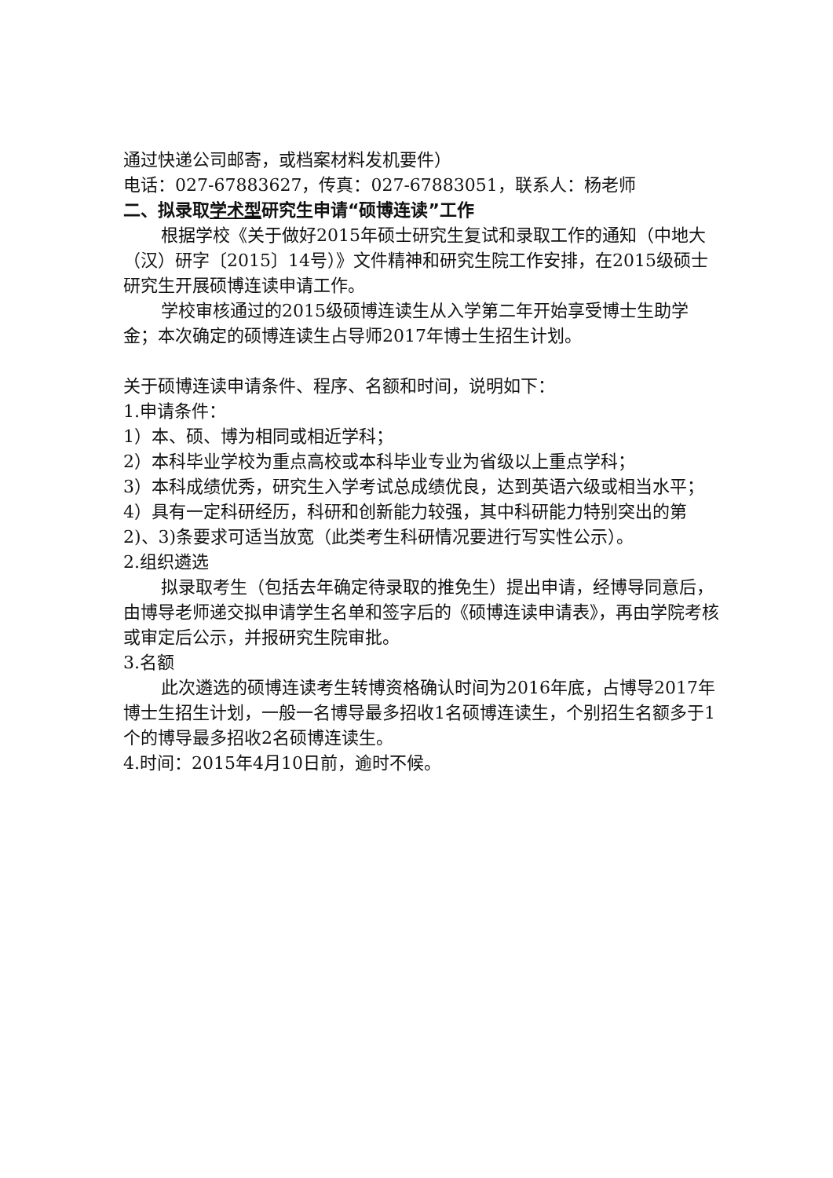通过快递公司邮寄，或档案材料发机要件）
电话：027-67883627，传真：027-67883051，联系人：杨老师
二、拟录取学术型研究生申请“硕博连读”工作
根据学校《关于做好2015年硕士研究生复试和录取工作的通知（中地大（汉）研字〔2015〕14号）》文件精神和研究生院工作安排，在2015级硕士研究生开展硕博连读申请工作。
学校审核通过的2015级硕博连读生从入学第二年开始享受博士生助学金；本次确定的硕博连读生占导师2017年博士生招生计划。
关于硕博连读申请条件、程序、名额和时间，说明如下：
1.申请条件：
1）本、硕、博为相同或相近学科；
2）本科毕业学校为重点高校或本科毕业专业为省级以上重点学科；
3）本科成绩优秀，研究生入学考试总成绩优良，达到英语六级或相当水平；
4）具有一定科研经历，科研和创新能力较强，其中科研能力特别突出的第2)、3)条要求可适当放宽（此类考生科研情况要进行写实性公示）。
2.组织遴选
拟录取考生（包括去年确定待录取的推免生）提出申请，经博导同意后，由博导老师递交拟申请学生名单和签字后的《硕博连读申请表》，再由学院考核或审定后公示，并报研究生院审批。
3.名额
此次遴选的硕博连读考生转博资格确认时间为2016年底，占博导2017年博士生招生计划，一般一名博导最多招收1名硕博连读生，个别招生名额多于1个的博导最多招收2名硕博连读生。
4.时间：2015年4月10日前，逾时不候。